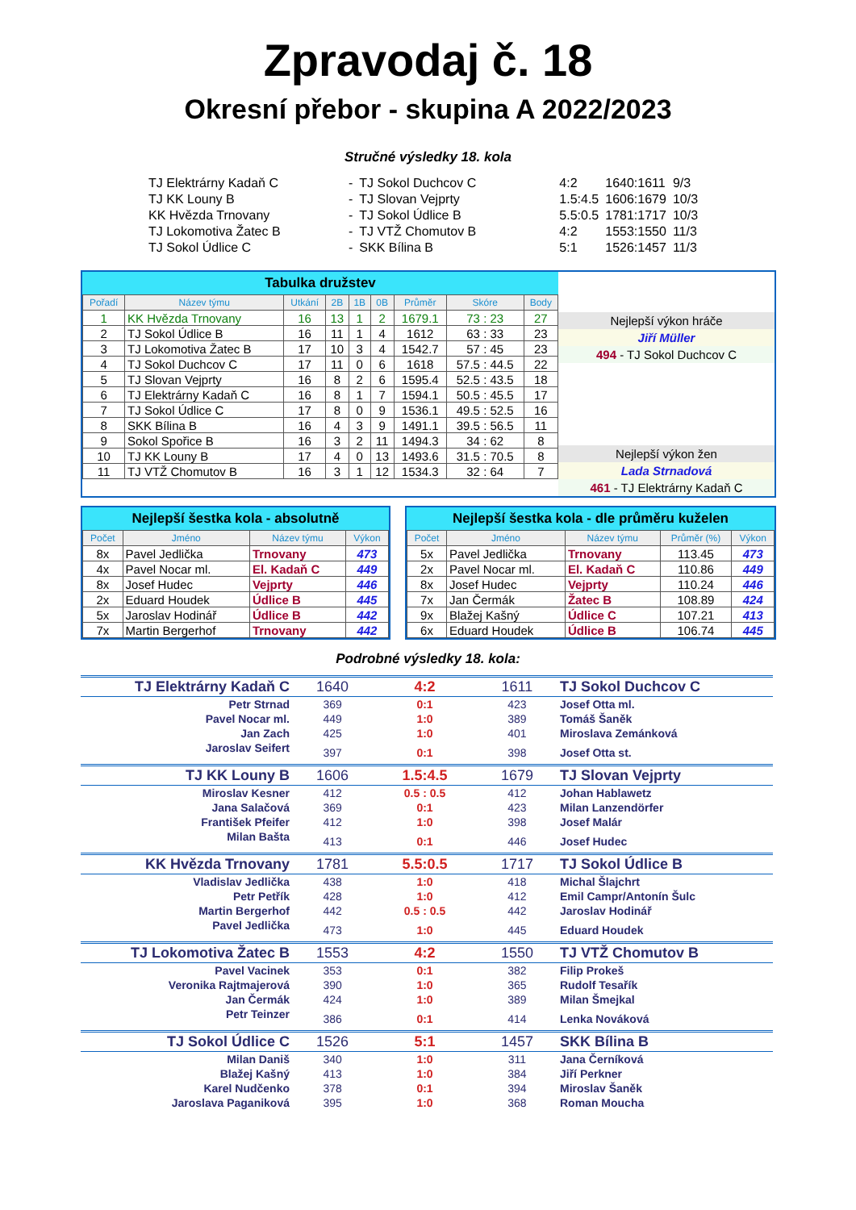Zpravodaj č. 18
Okresní přebor - skupina A 2022/2023
Stručné výsledky 18. kola
| TJ Elektrárny Kadaň C | - | TJ Sokol Duchcov C | 4:2 | 1640:1611 | 9/3 |
| TJ KK Louny B | - | TJ Slovan Vejprty | 1.5:4.5 | 1606:1679 | 10/3 |
| KK Hvězda Trnovany | - | TJ Sokol Údlice B | 5.5:0.5 | 1781:1717 | 10/3 |
| TJ Lokomotiva Žatec B | - | TJ VTŽ Chomutov B | 4:2 | 1553:1550 | 11/3 |
| TJ Sokol Údlice C | - | SKK Bílina B | 5:1 | 1526:1457 | 11/3 |
Tabulka družstev
| Pořadí | Název týmu | Utkání | 2B | 1B | 0B | Průměr | Skóre | Body |
| --- | --- | --- | --- | --- | --- | --- | --- | --- |
| 1 | KK Hvězda Trnovany | 16 | 13 | 1 | 2 | 1679.1 | 73 : 23 | 27 |
| 2 | TJ Sokol Údlice B | 16 | 11 | 1 | 4 | 1612 | 63 : 33 | 23 |
| 3 | TJ Lokomotiva Žatec B | 17 | 10 | 3 | 4 | 1542.7 | 57 : 45 | 23 |
| 4 | TJ Sokol Duchcov C | 17 | 11 | 0 | 6 | 1618 | 57.5 : 44.5 | 22 |
| 5 | TJ Slovan Vejprty | 16 | 8 | 2 | 6 | 1595.4 | 52.5 : 43.5 | 18 |
| 6 | TJ Elektrárny Kadaň C | 16 | 8 | 1 | 7 | 1594.1 | 50.5 : 45.5 | 17 |
| 7 | TJ Sokol Údlice C | 17 | 8 | 0 | 9 | 1536.1 | 49.5 : 52.5 | 16 |
| 8 | SKK Bílina B | 16 | 4 | 3 | 9 | 1491.1 | 39.5 : 56.5 | 11 |
| 9 | Sokol Spořice B | 16 | 3 | 2 | 11 | 1494.3 | 34 : 62 | 8 |
| 10 | TJ KK Louny B | 17 | 4 | 0 | 13 | 1493.6 | 31.5 : 70.5 | 8 |
| 11 | TJ VTŽ Chomutov B | 16 | 3 | 1 | 12 | 1534.3 | 32 : 64 | 7 |
Nejlepší výkon hráče
Jiří Müller
494 - TJ Sokol Duchcov C
Nejlepší výkon žen
Lada Strnadová
461 - TJ Elektrárny Kadaň C
Nejlepší šestka kola - absolutně
| Počet | Jméno | Název týmu | Výkon |
| --- | --- | --- | --- |
| 8x | Pavel Jedlička | Trnovany | 473 |
| 4x | Pavel Nocar ml. | El. Kadaň C | 449 |
| 8x | Josef Hudec | Vejprty | 446 |
| 2x | Eduard Houdek | Údlice B | 445 |
| 5x | Jaroslav Hodinář | Údlice B | 442 |
| 7x | Martin Bergerhof | Trnovany | 442 |
Nejlepší šestka kola - dle průměru kuželen
| Počet | Jméno | Název týmu | Průměr (%) | Výkon |
| --- | --- | --- | --- | --- |
| 5x | Pavel Jedlička | Trnovany | 113.45 | 473 |
| 2x | Pavel Nocar ml. | El. Kadaň C | 110.86 | 449 |
| 8x | Josef Hudec | Vejprty | 110.24 | 446 |
| 7x | Jan Čermák | Žatec B | 108.89 | 424 |
| 9x | Blažej Kašný | Údlice C | 107.21 | 413 |
| 6x | Eduard Houdek | Údlice B | 106.74 | 445 |
Podrobné výsledky 18. kola:
| TJ Elektrárny Kadaň C | 1640 | 4:2 | 1611 | TJ Sokol Duchcov C |
| Petr Strnad | 369 | 0:1 | 423 | Josef Otta ml. |
| Pavel Nocar ml. | 449 | 1:0 | 389 | Tomáš Šaněk |
| Jan Zach | 425 | 1:0 | 401 | Miroslava Zemánková |
| Jaroslav Seifert | 397 | 0:1 | 398 | Josef Otta st. |
| TJ KK Louny B | 1606 | 1.5:4.5 | 1679 | TJ Slovan Vejprty |
| Miroslav Kesner | 412 | 0.5 : 0.5 | 412 | Johan Hablawetz |
| Jana Salačová | 369 | 0:1 | 423 | Milan Lanzendörfer |
| František Pfeifer | 412 | 1:0 | 398 | Josef Malár |
| Milan Bašta | 413 | 0:1 | 446 | Josef Hudec |
| KK Hvězda Trnovany | 1781 | 5.5:0.5 | 1717 | TJ Sokol Údlice B |
| Vladislav Jedlička | 438 | 1:0 | 418 | Michal Šlajchrt |
| Petr Petřík | 428 | 1:0 | 412 | Emil Campr/Antonín Šulc |
| Martin Bergerhof | 442 | 0.5 : 0.5 | 442 | Jaroslav Hodinář |
| Pavel Jedlička | 473 | 1:0 | 445 | Eduard Houdek |
| TJ Lokomotiva Žatec B | 1553 | 4:2 | 1550 | TJ VTŽ Chomutov B |
| Pavel Vacinek | 353 | 0:1 | 382 | Filip Prokeš |
| Veronika Rajtmajerová | 390 | 1:0 | 365 | Rudolf Tesařík |
| Jan Čermák | 424 | 1:0 | 389 | Milan Šmejkal |
| Petr Teinzer | 386 | 0:1 | 414 | Lenka Nováková |
| TJ Sokol Údlice C | 1526 | 5:1 | 1457 | SKK Bílina B |
| Milan Daniš | 340 | 1:0 | 311 | Jana Černíková |
| Blažej Kašný | 413 | 1:0 | 384 | Jiří Perkner |
| Karel Nudčenko | 378 | 0:1 | 394 | Miroslav Šaněk |
| Jaroslava Paganiková | 395 | 1:0 | 368 | Roman Moucha |